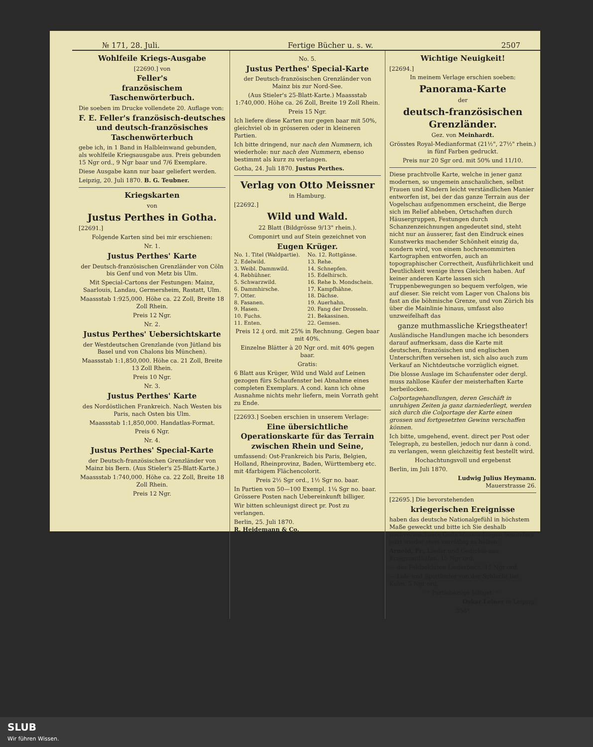№ 171, 28. Juli. Fertige Bücher u. s. w. 2507
Wohlfeile Kriegs-Ausgabe
[22690.] von
Feller's
französischem Taschenwörterbuch.
Die soeben im Drucke vollendete 20. Auflage von:
F. E. Feller's französisch-deutsches und deutsch-französisches Taschenwörterbuch
gebe ich, in 1 Band in Halbleinwand gebunden, als wohlfeile Kriegsausgabe aus. Preis gebunden 15 Ngr ord., 9 Ngr baar und 7/6 Exemplare.
Diese Ausgabe kann nur baar geliefert werden.
Leipzig, 20. Juli 1870. B. G. Teubner.
Kriegskarten
von
Justus Perthes in Gotha.
[22691.]
Folgende Karten sind bei mir erschienen:
Nr. 1.
Justus Perthes' Karte
der Deutsch-französischen Grenzländer von Cöln bis Genf und von Metz bis Ulm.
Mit Special-Cartons der Festungen: Mainz, Saarlouis, Landau, Germersheim, Rastatt, Ulm.
Maassstab 1:925,000. Höhe ca. 22 Zoll, Breite 18 Zoll Rhein.
Preis 12 Ngr.
Nr. 2.
Justus Perthes' Uebersichtskarte
der Westdeutschen Grenzlande (von Jütland bis Basel und von Chalons bis München).
Maassstab 1:1,850,000. Höhe ca. 21 Zoll, Breite 13 Zoll Rhein.
Preis 10 Ngr.
Nr. 3.
Justus Perthes' Karte
des Nordöstlichen Frankreich. Nach Westen bis Paris, nach Osten bis Ulm.
Maassstab 1:1,850,000. Handatlas-Format.
Preis 6 Ngr.
Nr. 4.
Justus Perthes' Special-Karte
der Deutsch-französischen Grenzländer von Mainz bis Bern. (Aus Stieler's 25-Blatt-Karte.)
Maassstab 1:740,000. Höhe ca. 22 Zoll, Breite 18 Zoll Rhein.
Preis 12 Ngr.
No. 5.
Justus Perthes' Special-Karte
der Deutsch-französischen Grenzländer von Mainz bis zur Nord-See.
(Aus Stieler's 25-Blatt-Karte.) Maassstab 1:740,000. Höhe ca. 26 Zoll, Breite 19 Zoll Rhein.
Preis 15 Ngr.
Ich liefere diese Karten nur gegen baar mit 50%, gleichviel ob in grösseren oder in kleineren Partien.
Ich bitte dringend, nur nach den Nummern, ich wiederhole: nur nach den Nummern, ebenso bestimmt als kurz zu verlangen.
Gotha, 24. Juli 1870. Justus Perthes.
Verlag von Otto Meissner
in Hamburg.
[22692.]
Wild und Wald.
22 Blatt (Bildgrösse 9/13" rhein.).
Componirt und auf Stein gezeichnet von
Eugen Krüger.
No. 1. Titel (Waldpartie).
2. Edelwild.
3. Weibl. Dammwild.
4. Rebhühner.
5. Schwarzwild.
6. Dammhirsche.
7. Otter.
8. Fasanen.
9. Hasen.
10. Fuchs.
11. Enten.
No. 12. Rottgänse.
13. Rehe.
14. Schnepfen.
15. Edelhirsch.
16. Rehe b. Mondschein.
17. Kampfhähne.
18. Dächse.
19. Auerhahn.
20. Fang der Drosseln.
21. Bekassinen.
22. Gemsen.
Preis 12 ₰ ord. mit 25% in Rechnung. Gegen baar mit 40%.
Einzelne Blätter à 20 Ngr ord. mit 40% gegen baar.
Gratis:
6 Blatt aus Krüger, Wild und Wald auf Leinen gezogen fürs Schaufenster bei Abnahme eines completen Exemplars. A cond. kann ich ohne Ausnahme nichts mehr liefern, mein Vorrath geht zu Ende.
[22693.] Soeben erschien in unserem Verlage:
Eine übersichtliche Operationskarte für das Terrain zwischen Rhein und Seine,
umfassend: Ost-Frankreich bis Paris, Belgien, Holland, Rheinprovinz, Baden, Württemberg etc. mit 4farbigem Flächencolorit.
Preis 2½ Sgr ord., 1½ Sgr no. baar.
In Partien von 50—100 Exempl. 1¼ Sgr no. baar. Grössere Posten nach Uebereinkunft billiger.
Wir bitten schleunigst direct pr. Post zu verlangen.
Berlin, 25. Juli 1870.
R. Heidemann & Co.
Wichtige Neuigkeit!
[22694.]
In meinem Verlage erschien soeben:
Panorama-Karte
der
deutsch-französischen Grenzländer.
Gez. von Meinhardt.
Grösstes Royal-Medianformat (21½", 27½" rhein.) in fünf Farben gedruckt.
Preis nur 20 Sgr ord. mit 50% und 11/10.
Diese prachtvolle Karte, welche in jener ganz modernen, so ungemein anschaulichen, selbst Frauen und Kindern leicht verständlichen Manier entworfen ist, bei der das ganze Terrain aus der Vogelschau aufgenommen erscheint, die Berge sich im Relief abheben, Ortschaften durch Häusergruppen, Festungen durch Schanzenzeichnungen angedeutet sind, steht nicht nur an äusserer, fast den Eindruck eines Kunstwerks machender Schönheit einzig da, sondern wird, von einem hochrenommirten Kartographen entworfen, auch an topographischer Correctheit, Ausführlichkeit und Deutlichkeit wenige ihres Gleichen haben. Auf keiner anderen Karte lassen sich Truppenbewegungen so bequem verfolgen, wie auf dieser. Sie reicht vom Lager von Chalons bis fast an die böhmische Grenze, und von Zürich bis über die Mainlinie hinaus, umfasst also unzweifelhaft das
ganze muthmassliche Kriegstheater!
Ausländische Handlungen mache ich besonders darauf aufmerksam, dass die Karte mit deutschen, französischen und englischen Unterschriften versehen ist, sich also auch zum Verkauf an Nichtdeutsche vorzüglich eignet.
Die blosse Auslage im Schaufenster oder dergl. muss zahllose Käufer der meisterhaften Karte herbeilocken.
Colportagehandlungen, deren Geschäft in unruhigen Zeiten ja ganz darniederliegt, werden sich durch die Colportage der Karte einen grossen und fortgesetzten Gewinn verschaffen können.
Ich bitte, umgehend, event. direct per Post oder Telegraph, zu bestellen, jedoch nur dann à cond. zu verlangen, wenn gleichzeitig fest bestellt wird.
Hochachtungsvoll und ergebenst
Berlin, im Juli 1870.
Ludwig Julius Heymann.
Mauerstrasse 26.
[22695.] Die bevorstehenden
kriegerischen Ereignisse
haben das deutsche Nationalgefühl in höchstem Maße geweckt und bitte ich Sie deshalb nachverzeichnete Gedichtsammlungen besonders jetzt wieder stets vorräthig zu halten:
Arnold, Fr., Lieder und Gedichte aus Kriegszeitläufen. 15 Ngr ord.
— des Feldsoldaten Liederbuch. 15 Ngr ord.
— Lob- und Spottlieder von der Schlacht bei Kulm. 5 Ngr ord.
☞ Partiebezüge billigst. ☜
Oskar Leiner in Leipzig.
358*
SLUB
Wir führen Wissen.